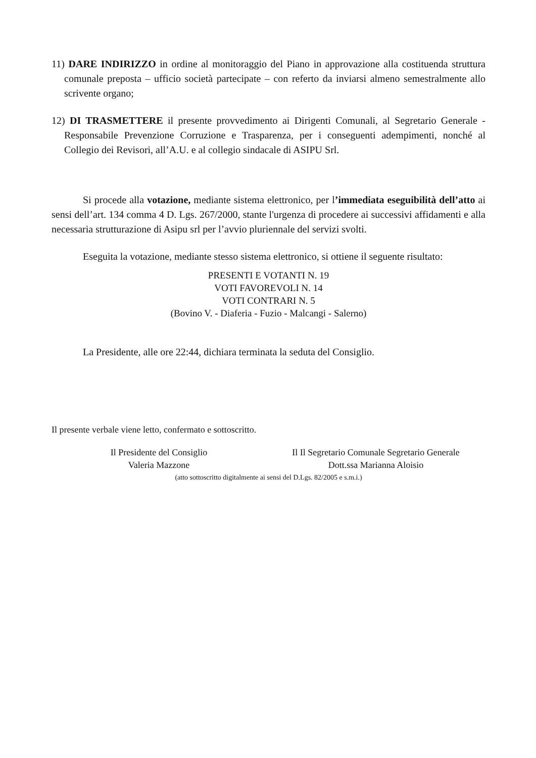11) DARE INDIRIZZO in ordine al monitoraggio del Piano in approvazione alla costituenda struttura comunale preposta – ufficio società partecipate – con referto da inviarsi almeno semestralmente allo scrivente organo;
12) DI TRASMETTERE il presente provvedimento ai Dirigenti Comunali, al Segretario Generale - Responsabile Prevenzione Corruzione e Trasparenza, per i conseguenti adempimenti, nonché al Collegio dei Revisori, all’A.U. e al collegio sindacale di ASIPU Srl.
Si procede alla votazione, mediante sistema elettronico, per l’immediata eseguibilità dell’atto ai sensi dell’art. 134 comma 4 D. Lgs. 267/2000, stante l'urgenza di procedere ai successivi affidamenti e alla necessaria strutturazione di Asipu srl per l’avvio pluriennale del servizi svolti.
Eseguita la votazione, mediante stesso sistema elettronico, si ottiene il seguente risultato:
PRESENTI E VOTANTI N. 19
VOTI FAVOREVOLI N. 14
VOTI CONTRARI N. 5
(Bovino V. - Diaferia - Fuzio - Malcangi - Salerno)
La Presidente, alle ore 22:44, dichiara terminata la seduta del Consiglio.
Il presente verbale viene letto, confermato e sottoscritto.
Il Presidente del Consiglio
Valeria Mazzone
Il Il Segretario Comunale Segretario Generale
Dott.ssa Marianna Aloisio
(atto sottoscritto digitalmente ai sensi del D.Lgs. 82/2005 e s.m.i.)